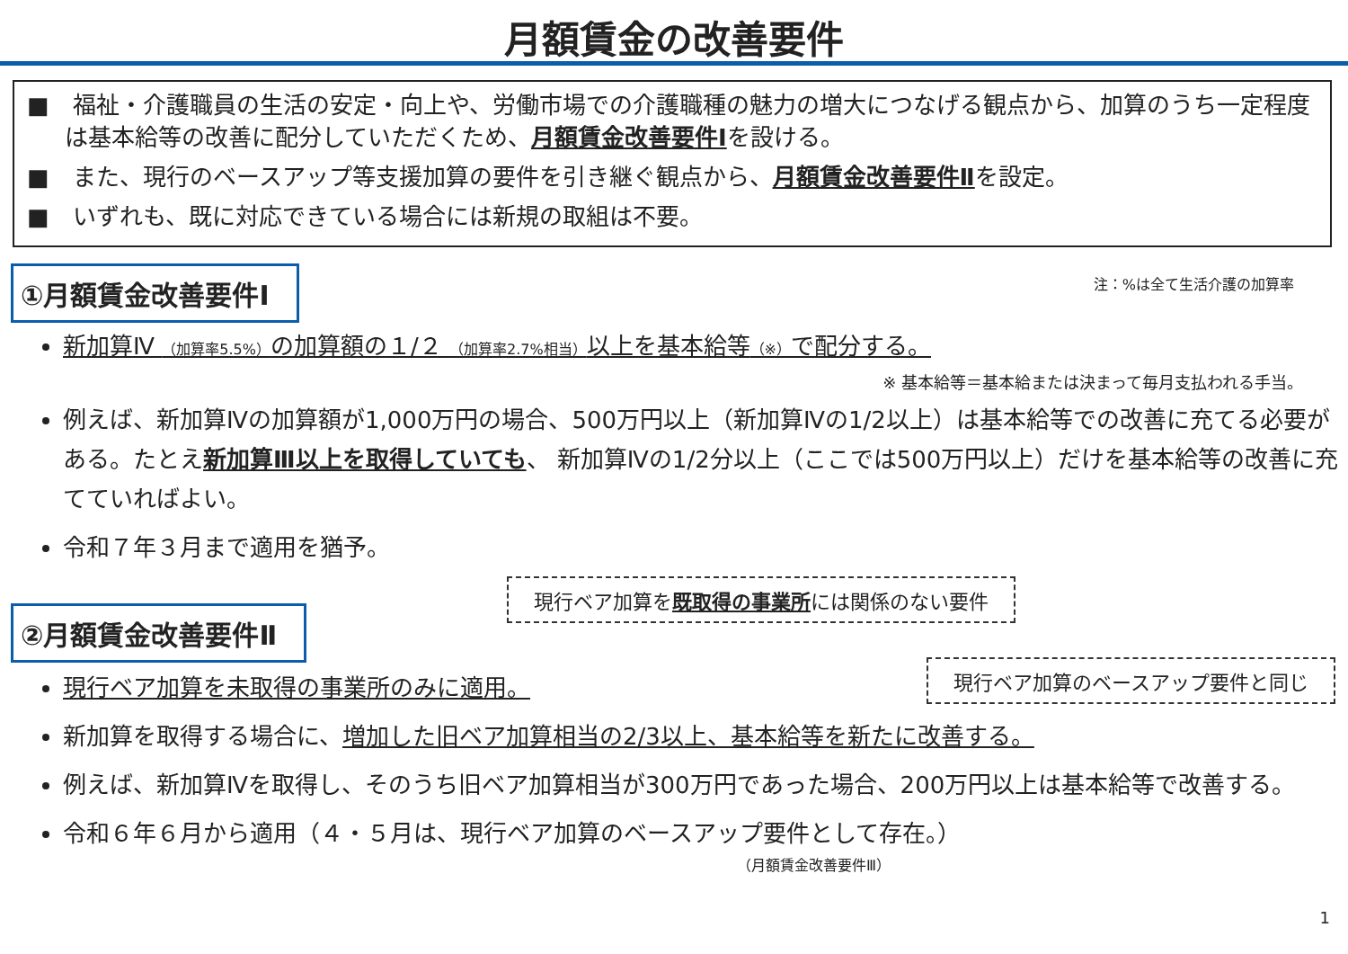月額賃金の改善要件
■　福祉・介護職員の生活の安定・向上や、労働市場での介護職種の魅力の増大につなげる観点から、加算のうち一定程度は基本給等の改善に配分していただくため、月額賃金改善要件Ⅰを設ける。
■　また、現行のベースアップ等支援加算の要件を引き継ぐ観点から、月額賃金改善要件Ⅱを設定。
■　いずれも、既に対応できている場合には新規の取組は不要。
①月額賃金改善要件Ⅰ
注：%は全て生活介護の加算率
新加算Ⅳ （加算率5.5%）の加算額の１/２ （加算率2.7%相当）以上を基本給等（※）で配分する。
※ 基本給等＝基本給または決まって毎月支払われる手当。
例えば、新加算Ⅳの加算額が1,000万円の場合、500万円以上（新加算Ⅳの1/2以上）は基本給等での改善に充てる必要がある。たとえ新加算Ⅲ以上を取得していても、 新加算Ⅳの1/2分以上（ここでは500万円以上）だけを基本給等の改善に充てていればよい。
令和７年３月まで適用を猶予。
②月額賃金改善要件Ⅱ
現行ベア加算を既取得の事業所には関係のない要件
現行ベア加算のベースアップ要件と同じ
現行ベア加算を未取得の事業所のみに適用。
新加算を取得する場合に、増加した旧ベア加算相当の2/3以上、基本給等を新たに改善する。
例えば、新加算Ⅳを取得し、そのうち旧ベア加算相当が300万円であった場合、200万円以上は基本給等で改善する。
令和６年６月から適用（４・５月は、現行ベア加算のベースアップ要件として存在。）
（月額賃金改善要件Ⅲ）
1